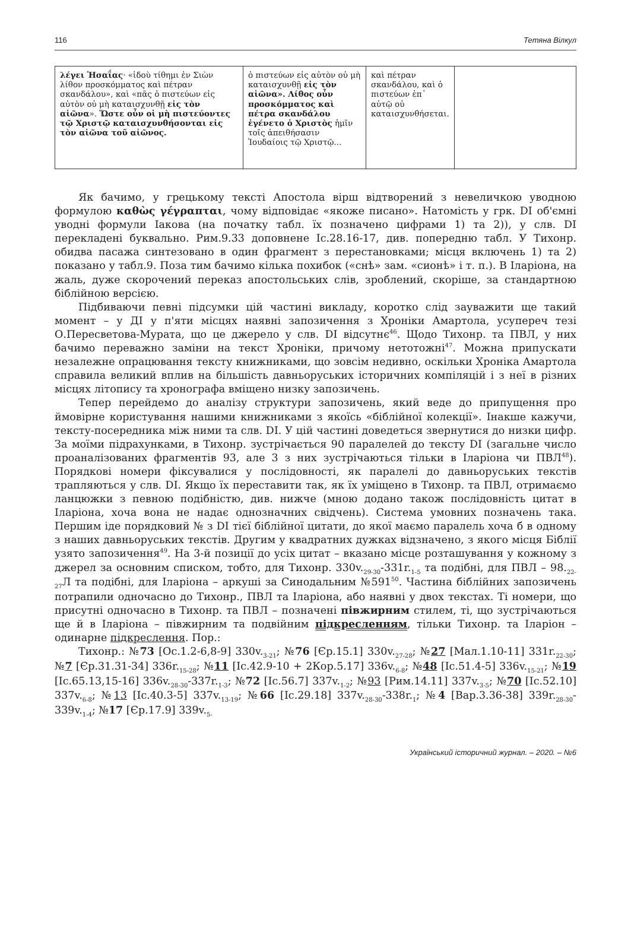116 Тетяна Вілкул
| λέγει Ἡσαΐας · «ἰδοὺ τίθημι ἐν Σιὼν λίθον προσκόμματος καὶ πέτραν σκανδάλου», καὶ «πᾶς ὁ πιστεύων εἰς αὐτὸν οὐ μὴ καταισχυνθῇ εἰς τὸν αἰῶνα ». Ὥστε οὖν οἱ μὴ πιστεύοντες τῷ Χριστῷ καταισχυνθήσονται εἰς τὸν αἰῶνα τοῦ αἰῶνος. | ὁ πιστεύων εἰς αὐτὸν οὐ μὴ καταισχυνθῇ εἰς τὸν αἰῶνα». Λίθος οὖν προσκόμματος καὶ πέτρα σκανδάλου ἐγένετο ὁ Χριστὸς ἡμῖν τοῖς ἀπειθήσασιν Ἰουδαίοις τῷ Χριστῷ... | καὶ πέτραν σκανδάλου, καὶ ὁ πιστεύων ἐπ᾽ αὐτῷ οὐ καταισχυνθήσεται. | |
Як бачимо, у грецькому тексті Апостола вірш відтворений з невеличкою уводною формулою καθὼς γέγραπται, чому відповідає «якоже писано». Натомість у грк. DI об'ємні уводні формули Іакова (на початку табл. їх позначено цифрами 1) та 2)), у слв. DI перекладені буквально. Рим.9.33 доповнене Іс.28.16-17, див. попередню табл. У Тихонр. обидва пасажа синтезовано в один фрагмент з перестановками; місця включень 1) та 2) показано у табл.9. Поза тим бачимо кілька похибок («снѣ» зам. «сионѣ» і т. п.). В Іларіона, на жаль, дуже скорочений переказ апостольських слів, зроблений, скоріше, за стандартною біблійною версією.
Підбиваючи певні підсумки цій частині викладу, коротко слід зауважити ще такий момент – у ДІ у п'яти місцях наявні запозичення з Хроніки Амартола, усупереч тезі О.Пересветова-Мурата, що це джерело у слв. DI відсутнє<sup>46</sup>. Щодо Тихонр. та ПВЛ, у них бачимо переважно заміни на текст Хроніки, причому нетотожні<sup>47</sup>. Можна припускати незалежне опрацювання тексту книжниками, що зовсім недивно, оскільки Хроніка Амартола справила великий вплив на більшість давньоруських історичних компіляцій і з неї в різних місцях літопису та хронографа вміщено низку запозичень.
Тепер перейдемо до аналізу структури запозичень, який веде до припущення про ймовірне користування нашими книжниками з якоїсь «біблійної колекції». Інакше кажучи, тексту-посередника між ними та слв. DI. У цій частині доведеться звернутися до низки цифр. За моїми підрахунками, в Тихонр. зустрічається 90 паралелей до тексту DI (загальне число проаналізованих фрагментів 93, але 3 з них зустрічаються тільки в Іларіона чи ПВЛ<sup>48</sup>). Порядкові номери фіксувалися у послідовності, як паралелі до давньоруських текстів трапляються у слв. DI. Якщо їх переставити так, як їх уміщено в Тихонр. та ПВЛ, отримаємо ланцюжки з певною подібністю, див. нижче (мною додано також послідовність цитат в Іларіона, хоча вона не надає однозначних свідчень). Система умовних позначень така. Першим іде порядковий № з DI тієї біблійної цитати, до якої маємо паралель хоча б в одному з наших давньоруських текстів. Другим у квадратних дужках відзначено, з якого місця Біблії узято запозичення<sup>49</sup>. На 3-й позиції до усіх цитат – вказано місце розташування у кожному з джерел за основним списком, тобто, для Тихонр. 330v.<sub>29-30</sub>-331r.<sub>1-5</sub> та подібні, для ПВЛ – 98.<sub>22-27</sub>Л та подібні, для Іларіона – аркуші за Синодальним №591<sup>50</sup>. Частина біблійних запозичень потрапили одночасно до Тихонр., ПВЛ та Іларіона, або наявні у двох текстах. Ті номери, що присутні одночасно в Тихонр. та ПВЛ – позначені півжирним стилем, ті, що зустрічаються ще й в Іларіона – півжирним та подвійним підкресленням, тільки Тихонр. та Іларіон – одинарне підкреслення. Пор.:
Тихонр.: №73 [Ос.1.2-6,8-9] 330v.<sub>3-21</sub>; №76 [Єр.15.1] 330v.<sub>27-28</sub>; №27 [Мал.1.10-11] 331r.<sub>22-30</sub>; №7 [Єр.31.31-34] 336r.<sub>15-28</sub>; №11 [Іс.42.9-10 + 2Кор.5.17] 336v.<sub>6-8</sub>; №48 [Іс.51.4-5] 336v.<sub>15-21</sub>; №19 [Іс.65.13,15-16] 336v.<sub>28-30</sub>-337r.<sub>1-3</sub>; №72 [Іс.56.7] 337v.<sub>1-2</sub>; №93 [Рим.14.11] 337v.<sub>3-5</sub>; №70 [Іс.52.10] 337v.<sub>6-8</sub>; №13 [Іс.40.3-5] 337v.<sub>13-19</sub>; №66 [Іс.29.18] 337v.<sub>28-30</sub>-338r.<sub>1</sub>; №4 [Вар.3.36-38] 339r.<sub>28-30</sub>-339v.<sub>1-4</sub>; №17 [Єр.17.9] 339v.<sub>5-</sub>
Український історичний журнал. – 2020. – №6